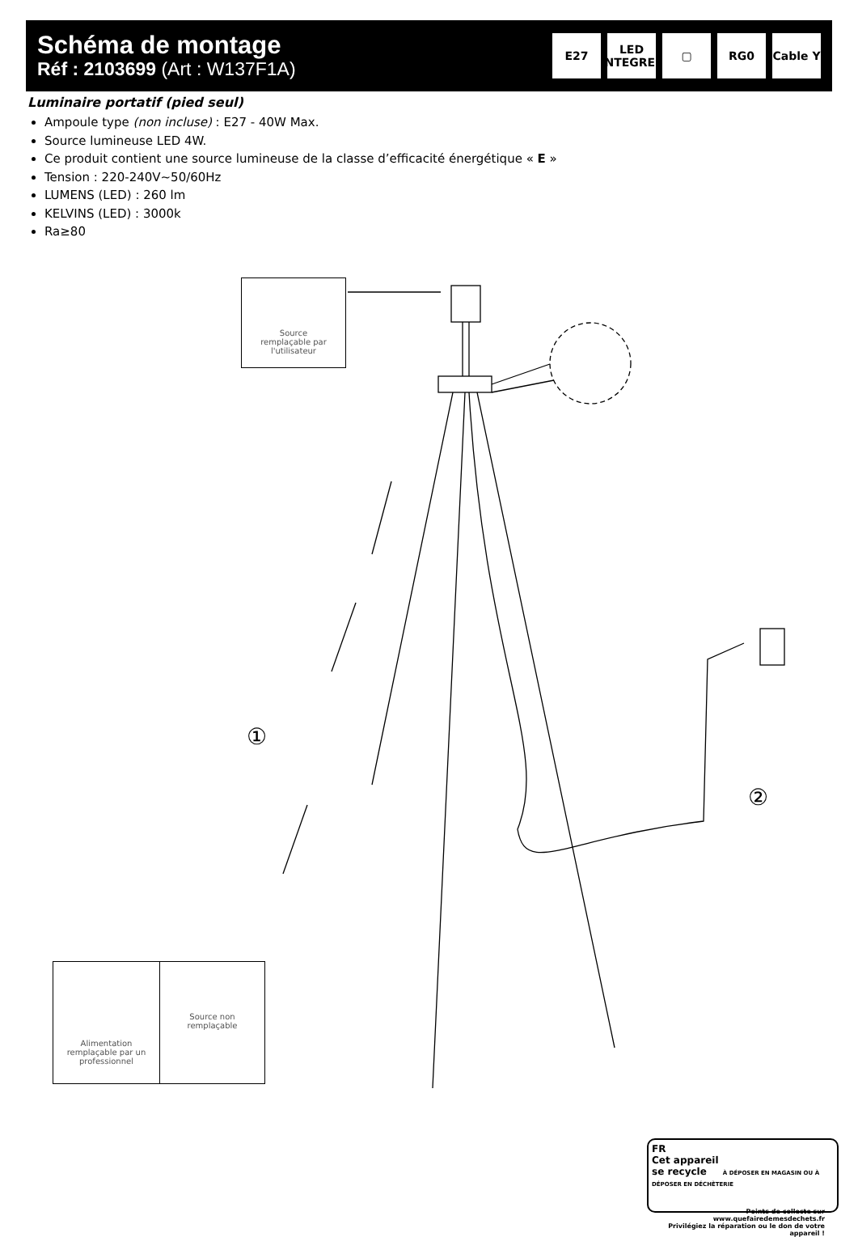Schéma de montage
Réf : 2103699 (Art : W137F1A)
E27 LED
INTEGREE
▢ RG0 Cable Y
Luminaire portatif (pied seul)
Ampoule type (non incluse) : E27 - 40W Max.
Source lumineuse LED 4W.
Ce produit contient une source lumineuse de la classe d’efficacité énergétique « E »
Tension : 220-240V~50/60Hz
LUMENS (LED) : 260 lm
KELVINS (LED) : 3000k
Ra≥80
①
②
Source
remplaçable par
l'utilisateur
Alimentation
remplaçable par un
professionnel
Source non
remplaçable
FR
Cet appareil
se recycle À DÉPOSER EN MAGASIN OU À DÉPOSER EN DÉCHÈTERIE
Points de collecte sur www.quefairedemesdechets.fr
Privilégiez la réparation ou le don de votre appareil !